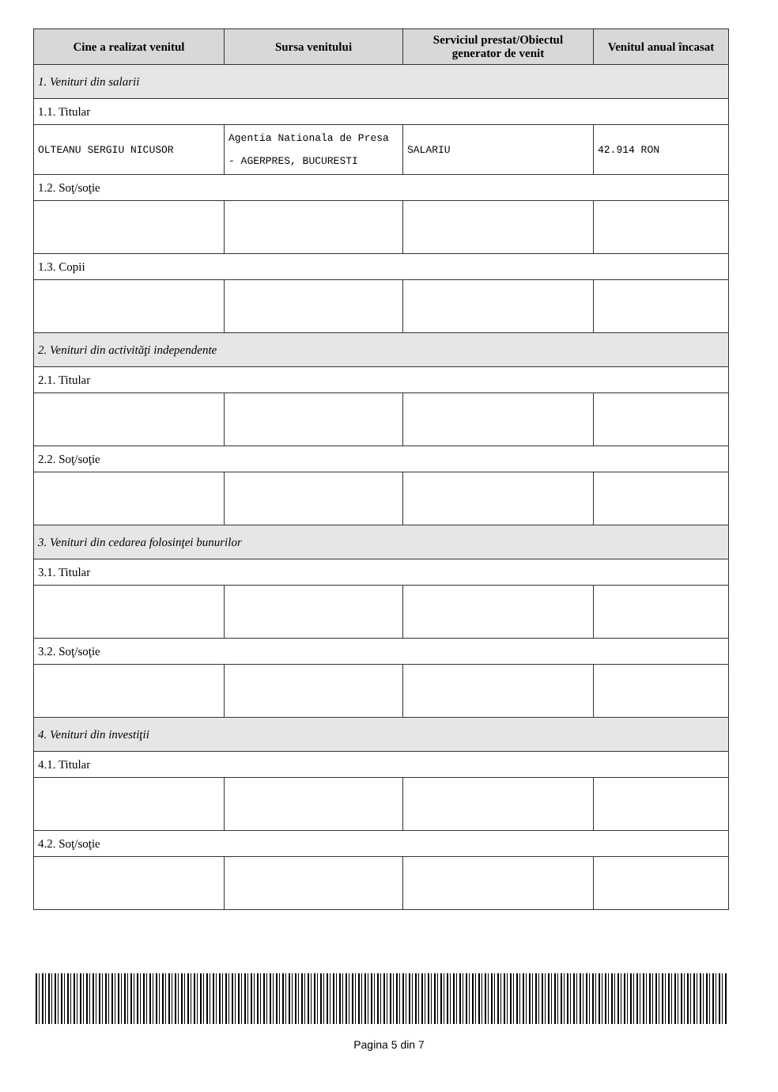| Cine a realizat venitul | Sursa venitului | Serviciul prestat/Obiectul generator de venit | Venitul anual încasat |
| --- | --- | --- | --- |
| 1. Venituri din salarii | | | |
| 1.1. Titular | | | |
| OLTEANU SERGIU NICUSOR | Agentia Nationala de Presa - AGERPRES, BUCURESTI | SALARIU | 42.914 RON |
| 1.2. Soţ/soţie | | | |
| 1.3. Copii | | | |
| 2. Venituri din activităţi independente | | | |
| 2.1. Titular | | | |
| 2.2. Soţ/soţie | | | |
| 3. Venituri din cedarea folosinţei bunurilor | | | |
| 3.1. Titular | | | |
| 3.2. Soţ/soţie | | | |
| 4. Venituri din investiţii | | | |
| 4.1. Titular | | | |
| 4.2. Soţ/soţie | | | |
Pagina 5 din 7